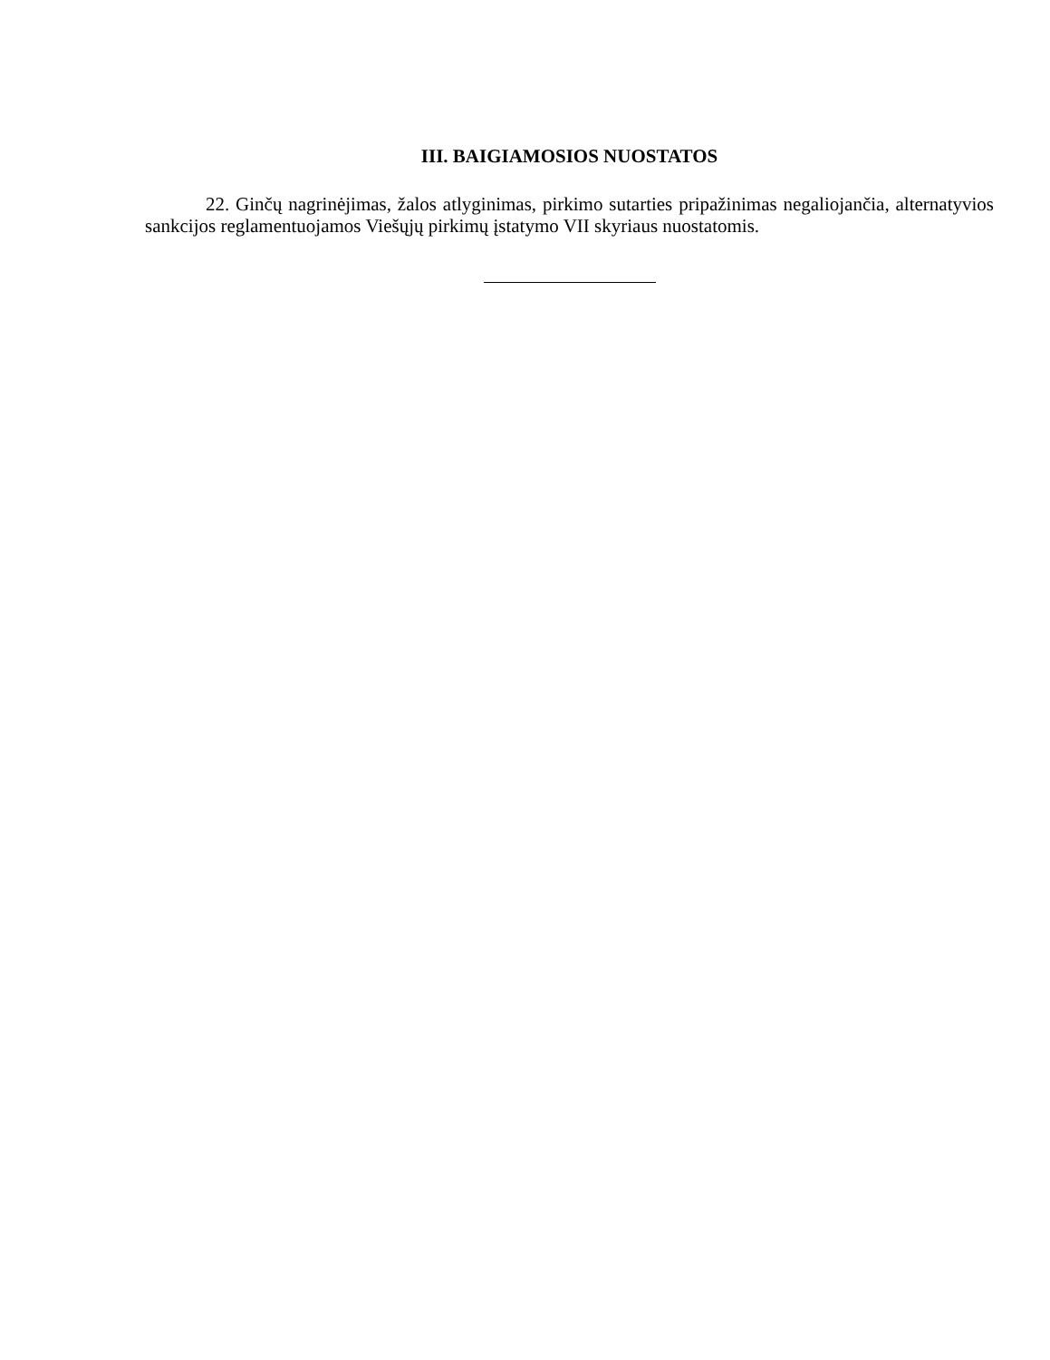III. BAIGIAMOSIOS NUOSTATOS
22. Ginčų nagrinėjimas, žalos atlyginimas, pirkimo sutarties pripažinimas negaliojančia, alternatyvios sankcijos reglamentuojamos Viešųjų pirkimų įstatymo VII skyriaus nuostatomis.